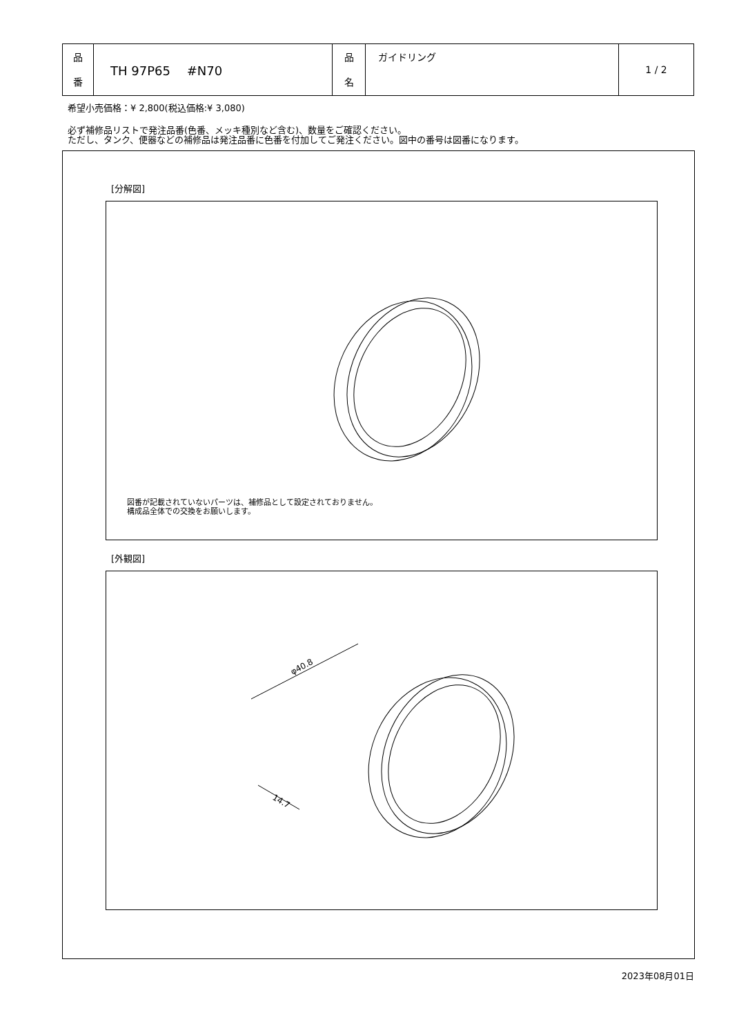| 品 番 | TH 97P65 #N70 | 品 名 | ガイドリング | 1 / 2 |
希望小売価格：¥ 2,800(税込価格:¥ 3,080)
必ず補修品リストで発注品番(色番、メッキ種別など含む)、数量をご確認ください。
ただし、タンク、便器などの補修品は発注品番に色番を付加してご発注ください。図中の番号は図番になります。
[分解図]
図番が記載されていないパーツは、補修品として設定されておりません。
構成品全体での交換をお願いします。
[外観図]
φ40.8
14.7
2023年08月01日